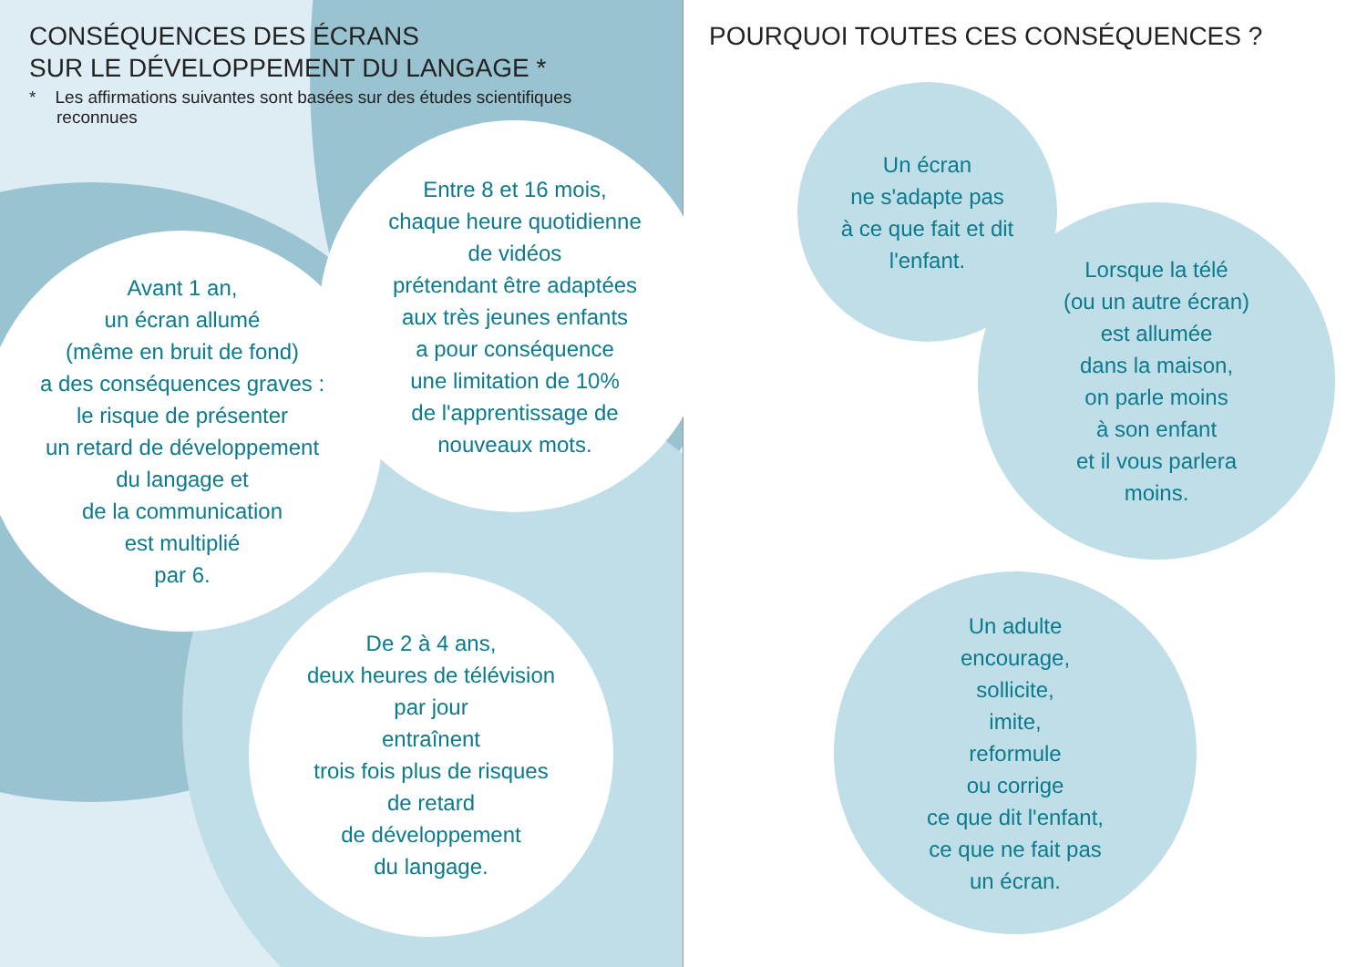CONSÉQUENCES DES ÉCRANS
SUR LE DÉVELOPPEMENT DU LANGAGE *
* Les affirmations suivantes sont basées sur des études scientifiques reconnues
POURQUOI TOUTES CES CONSÉQUENCES ?
Avant 1 an,
un écran allumé
(même en bruit de fond)
a des conséquences graves :
le risque de présenter
un retard de développement
du langage et
de la communication
est multiplié
par 6.
Entre 8 et 16 mois,
chaque heure quotidienne
de vidéos
prétendant être adaptées
aux très jeunes enfants
a pour conséquence
une limitation de 10%
de l'apprentissage de
nouveaux mots.
De 2 à 4 ans,
deux heures de télévision
par jour
entraînent
trois fois plus de risques
de retard
de développement
du langage.
Un écran
ne s'adapte pas
à ce que fait et dit
l'enfant.
Lorsque la télé
(ou un autre écran)
est allumée
dans la maison,
on parle moins
à son enfant
et il vous parlera
moins.
Un adulte
encourage,
sollicite,
imite,
reformule
ou corrige
ce que dit l'enfant,
ce que ne fait pas
un écran.